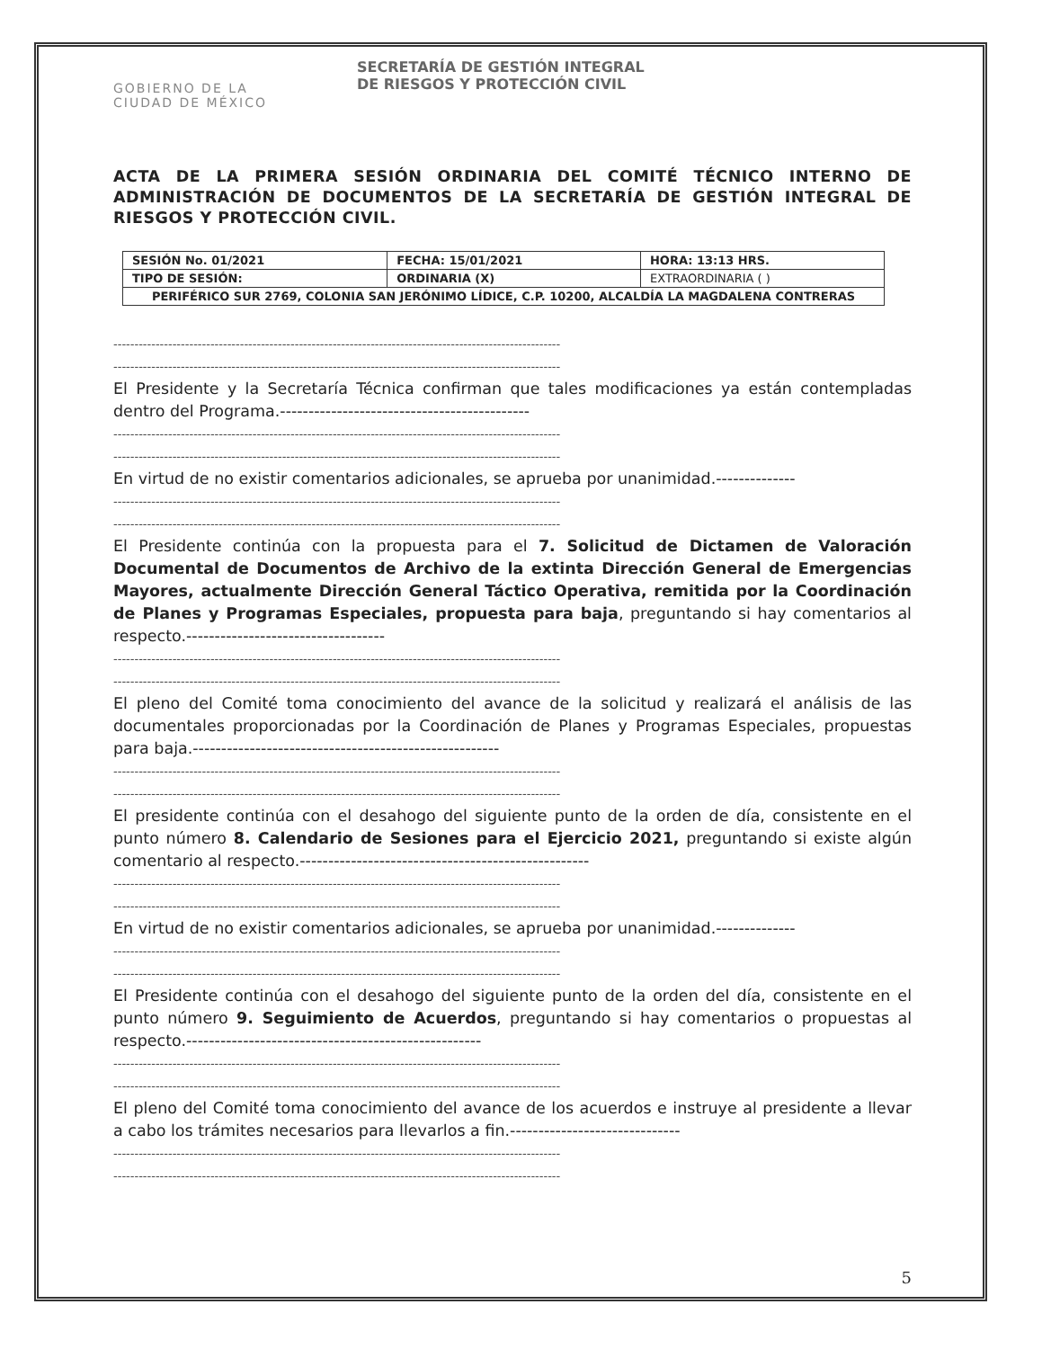GOBIERNO DE LA
CIUDAD DE MÉXICO
SECRETARÍA DE GESTIÓN INTEGRAL
DE RIESGOS Y PROTECCIÓN CIVIL
ACTA DE LA PRIMERA SESIÓN ORDINARIA DEL COMITÉ TÉCNICO INTERNO DE ADMINISTRACIÓN DE DOCUMENTOS DE LA SECRETARÍA DE GESTIÓN INTEGRAL DE RIESGOS Y PROTECCIÓN CIVIL.
| SESIÓN No. 01/2021 | FECHA: 15/01/2021 | HORA: 13:13 HRS. |
| TIPO DE SESIÓN: | ORDINARIA (X) | EXTRAORDINARIA ( ) |
| PERIFÉRICO SUR 2769, COLONIA SAN JERÓNIMO LÍDICE, C.P. 10200, ALCALDÍA LA MAGDALENA CONTRERAS | | |
----------------------------------------------------------------------------------------------------------
----------------------------------------------------------------------------------------------------------
El Presidente y la Secretaría Técnica confirman que tales modificaciones ya están contempladas dentro del Programa.--------------------------------------------
----------------------------------------------------------------------------------------------------------
----------------------------------------------------------------------------------------------------------
En virtud de no existir comentarios adicionales, se aprueba por unanimidad.--------------
----------------------------------------------------------------------------------------------------------
----------------------------------------------------------------------------------------------------------
El Presidente continúa con la propuesta para el 7. Solicitud de Dictamen de Valoración Documental de Documentos de Archivo de la extinta Dirección General de Emergencias Mayores, actualmente Dirección General Táctico Operativa, remitida por la Coordinación de Planes y Programas Especiales, propuesta para baja, preguntando si hay comentarios al respecto.-----------------------------------
----------------------------------------------------------------------------------------------------------
----------------------------------------------------------------------------------------------------------
El pleno del Comité toma conocimiento del avance de la solicitud y realizará el análisis de las documentales proporcionadas por la Coordinación de Planes y Programas Especiales, propuestas para baja.------------------------------------------------------
----------------------------------------------------------------------------------------------------------
----------------------------------------------------------------------------------------------------------
El presidente continúa con el desahogo del siguiente punto de la orden de día, consistente en el punto número 8. Calendario de Sesiones para el Ejercicio 2021, preguntando si existe algún comentario al respecto.---------------------------------------------------
----------------------------------------------------------------------------------------------------------
----------------------------------------------------------------------------------------------------------
En virtud de no existir comentarios adicionales, se aprueba por unanimidad.--------------
----------------------------------------------------------------------------------------------------------
----------------------------------------------------------------------------------------------------------
El Presidente continúa con el desahogo del siguiente punto de la orden del día, consistente en el punto número 9. Seguimiento de Acuerdos, preguntando si hay comentarios o propuestas al respecto.----------------------------------------------------
----------------------------------------------------------------------------------------------------------
----------------------------------------------------------------------------------------------------------
El pleno del Comité toma conocimiento del avance de los acuerdos e instruye al presidente a llevar a cabo los trámites necesarios para llevarlos a fin.------------------------------
----------------------------------------------------------------------------------------------------------
----------------------------------------------------------------------------------------------------------
5